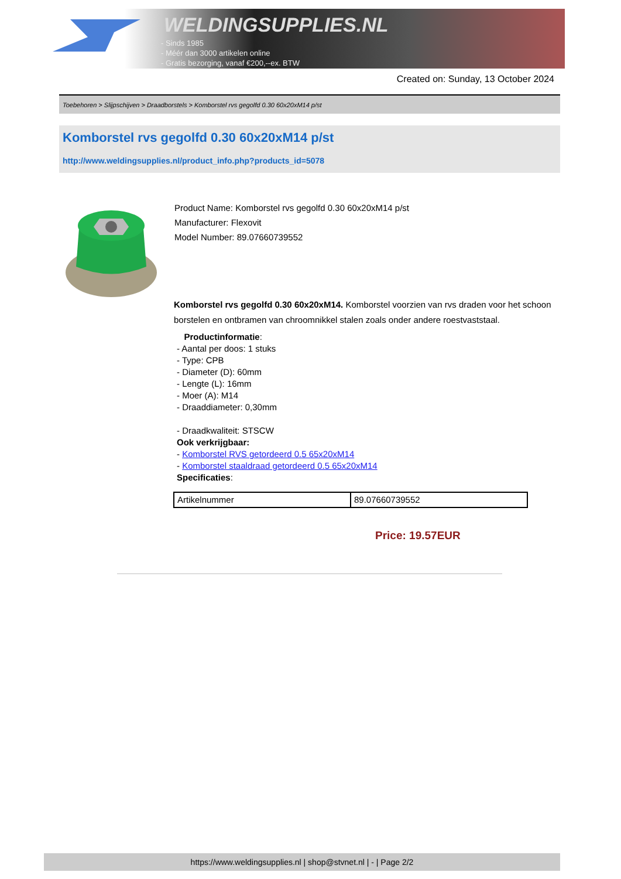WELDINGSUPPLIES.NL
- Sinds 1985
- Méér dan 3000 artikelen online
- Gratis bezorging, vanaf €200,--ex. BTW
Created on: Sunday, 13 October 2024
Toebehoren > Slijpschijven > Draadborstels > Komborstel rvs gegolfd 0.30 60x20xM14 p/st
Komborstel rvs gegolfd 0.30 60x20xM14 p/st
http://www.weldingsupplies.nl/product_info.php?products_id=5078
Product Name: Komborstel rvs gegolfd 0.30 60x20xM14 p/st
Manufacturer: Flexovit
Model Number: 89.07660739552
Komborstel rvs gegolfd 0.30 60x20xM14. Komborstel voorzien van rvs draden voor het schoon borstelen en ontbramen van chroomnikkel stalen zoals onder andere roestvaststaal.
Productinformatie:
- Aantal per doos: 1 stuks
- Type: CPB
- Diameter (D): 60mm
- Lengte (L): 16mm
- Moer (A): M14
- Draaddiameter: 0,30mm
- Draadkwaliteit: STSCW
Ook verkrijgbaar:
- Komborstel RVS getordeerd 0.5 65x20xM14
- Komborstel staaldraad getordeerd 0.5 65x20xM14
Specificaties:
| Artikelnummer | 89.07660739552 |
Price: 19.57EUR
https://www.weldingsupplies.nl | shop@stvnet.nl | - | Page 2/2